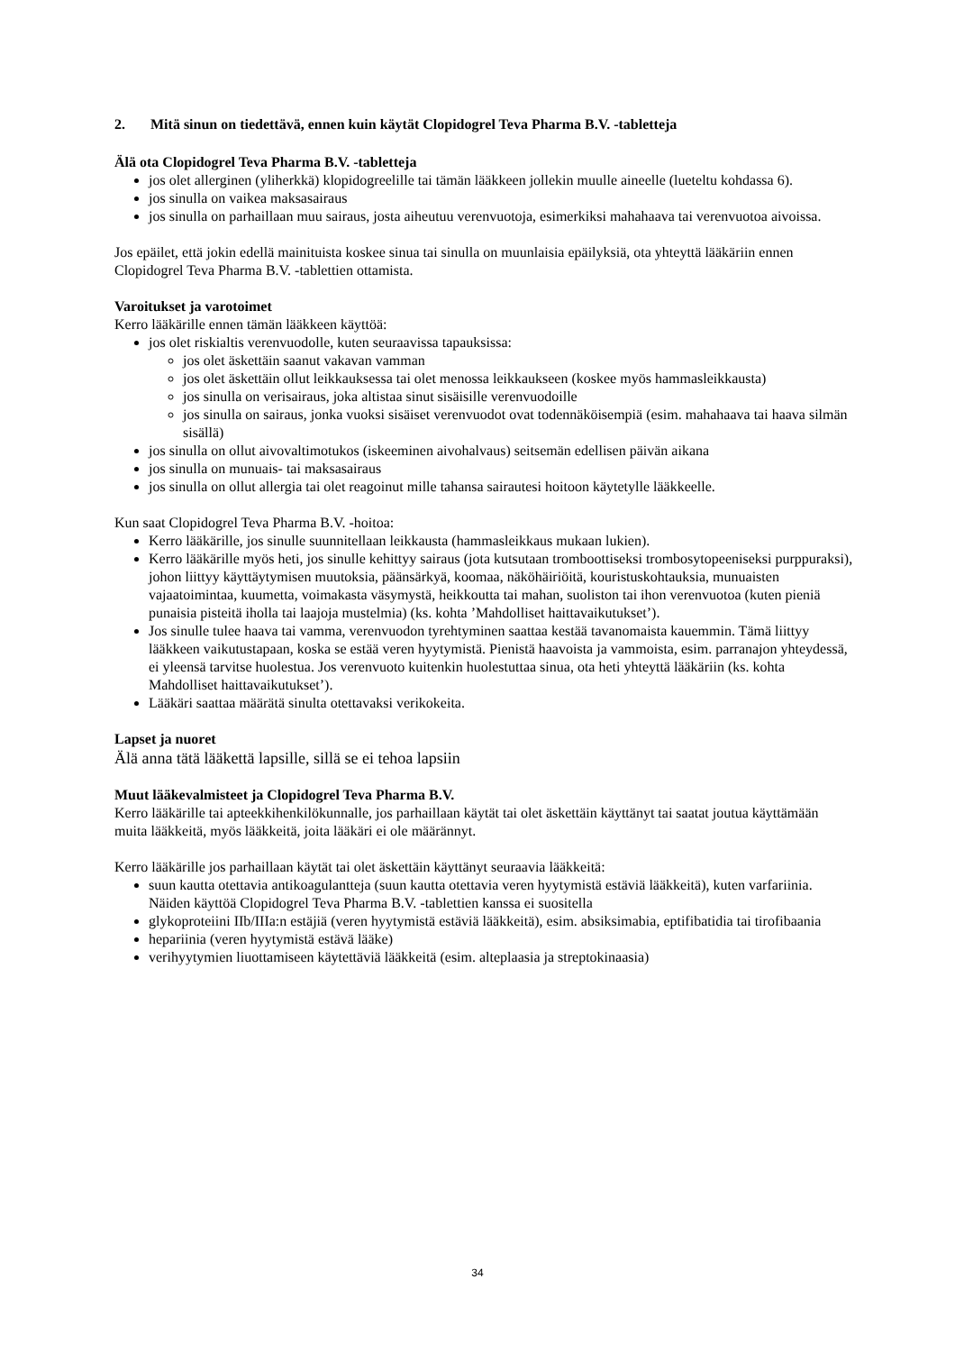2. Mitä sinun on tiedettävä, ennen kuin käytät Clopidogrel Teva Pharma B.V. -tabletteja
Älä ota Clopidogrel Teva Pharma B.V. -tabletteja
jos olet allerginen (yliherkkä) klopidogreelille tai tämän lääkkeen jollekin muulle aineelle (lueteltu kohdassa 6).
jos sinulla on vaikea maksasairaus
jos sinulla on parhaillaan muu sairaus, josta aiheutuu verenvuotoja, esimerkiksi mahahaava tai verenvuotoa aivoissa.
Jos epäilet, että jokin edellä mainituista koskee sinua tai sinulla on muunlaisia epäilyksiä, ota yhteyttä lääkäriin ennen Clopidogrel Teva Pharma B.V. -tablettien ottamista.
Varoitukset ja varotoimet
Kerro lääkärille ennen tämän lääkkeen käyttöä:
jos olet riskialtis verenvuodolle, kuten seuraavissa tapauksissa:
jos olet äskettäin saanut vakavan vamman
jos olet äskettäin ollut leikkauksessa tai olet menossa leikkaukseen (koskee myös hammasleikkausta)
jos sinulla on verisairaus, joka altistaa sinut sisäisille verenvuodoille
jos sinulla on sairaus, jonka vuoksi sisäiset verenvuodot ovat todennäköisempiä (esim. mahahaava tai haava silmän sisällä)
jos sinulla on ollut aivovaltimotukos (iskeeminen aivohalvaus) seitsemän edellisen päivän aikana
jos sinulla on munuais- tai maksasairaus
jos sinulla on ollut allergia tai olet reagoinut mille tahansa sairautesi hoitoon käytetylle lääkkeelle.
Kun saat Clopidogrel Teva Pharma B.V. -hoitoa:
Kerro lääkärille, jos sinulle suunnitellaan leikkausta (hammasleikkaus mukaan lukien).
Kerro lääkärille myös heti, jos sinulle kehittyy sairaus (jota kutsutaan tromboottiseksi trombosytopeeniseksi purppuraksi), johon liittyy käyttäytymisen muutoksia, päänsärkyä, koomaa, näköhäiriöitä, kouristuskohtauksia, munuaisten vajaatoimintaa, kuumetta, voimakasta väsymystä, heikkoutta tai mahan, suoliston tai ihon verenvuotoa (kuten pieniä punaisia pisteitä iholla tai laajoja mustelmia) (ks. kohta ’Mahdolliset haittavaikutukset’).
Jos sinulle tulee haava tai vamma, verenvuodon tyrehtyminen saattaa kestää tavanomaista kauemmin. Tämä liittyy lääkkeen vaikutustapaan, koska se estää veren hyytymistä. Pienistä haavoista ja vammoista, esim. parranajon yhteydessä, ei yleensä tarvitse huolestua. Jos verenvuoto kuitenkin huolestuttaa sinua, ota heti yhteyttä lääkäriin (ks. kohta Mahdolliset haittavaikutukset’).
Lääkäri saattaa määrätä sinulta otettavaksi verikokeita.
Lapset ja nuoret
Älä anna tätä lääkettä lapsille, sillä se ei tehoa lapsiin
Muut lääkevalmisteet ja Clopidogrel Teva Pharma B.V.
Kerro lääkärille tai apteekkihenkilökunnalle, jos parhaillaan käytät tai olet äskettäin käyttänyt tai saatat joutua käyttämään muita lääkkeitä, myös lääkkeitä, joita lääkäri ei ole määrännyt.
Kerro lääkärille jos parhaillaan käytät tai olet äskettäin käyttänyt seuraavia lääkkeitä:
suun kautta otettavia antikoagulantteja (suun kautta otettavia veren hyytymistä estäviä lääkkeitä), kuten varfariinia. Näiden käyttöä Clopidogrel Teva Pharma B.V. -tablettien kanssa ei suositella
glykoproteiini IIb/IIIa:n estäjiä (veren hyytymistä estäviä lääkkeitä), esim. absiksimabia, eptifibatidia tai tirofibaania
hepariinia (veren hyytymistä estävä lääke)
verihyytymien liuottamiseen käytettäviä lääkkeitä (esim. alteplaasia ja streptokinaasia)
34